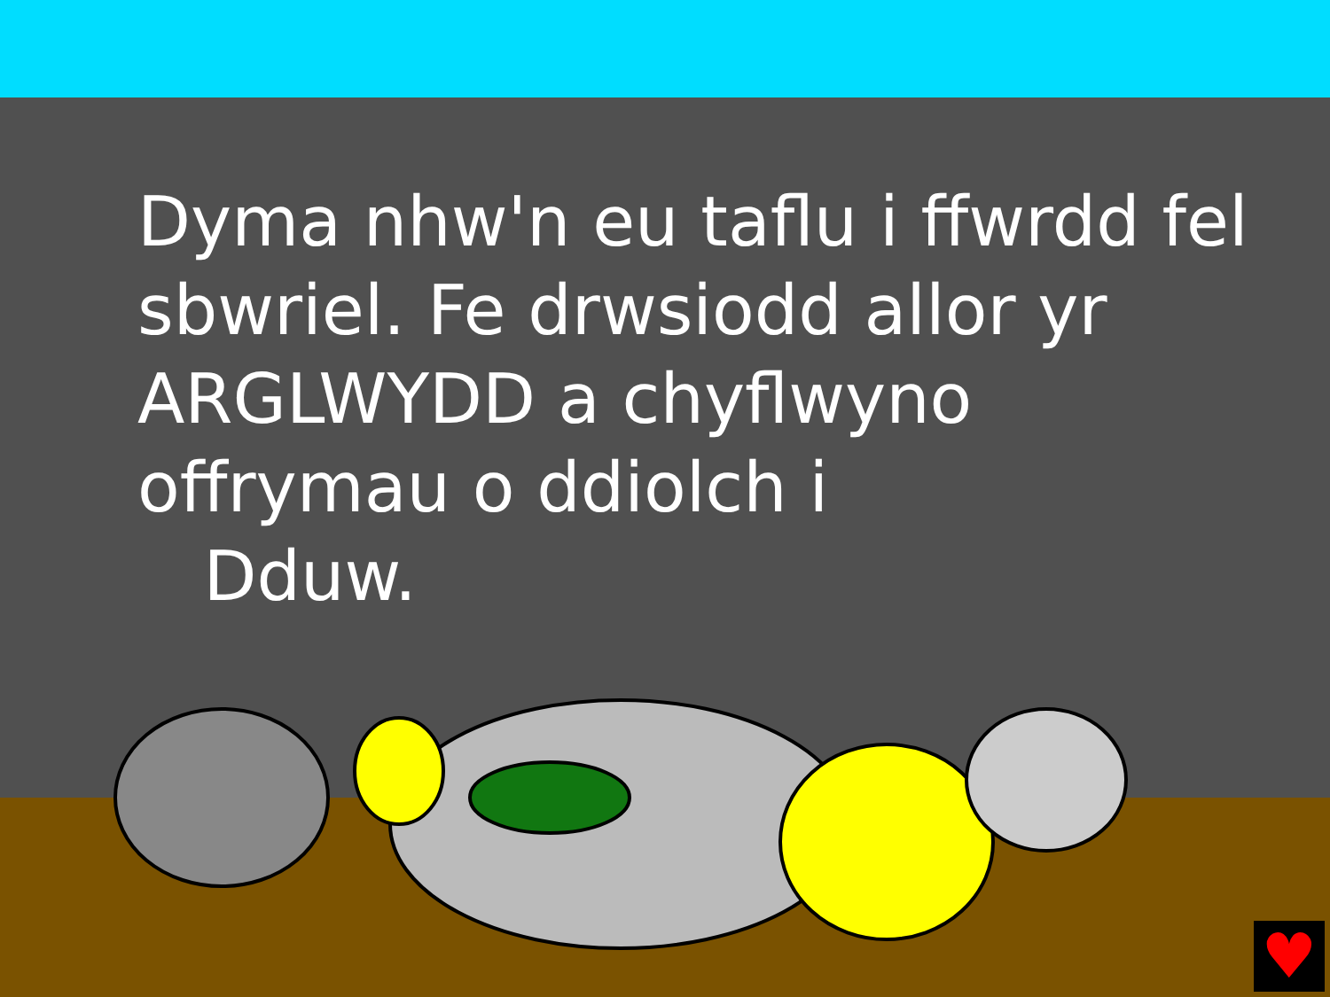Dyma nhw'n eu taflu i ffwrdd fel sbwriel. Fe drwsiodd allor yr ARGLWYDD a chyflwyno offrymau o ddiolch i
Dduw.
♥